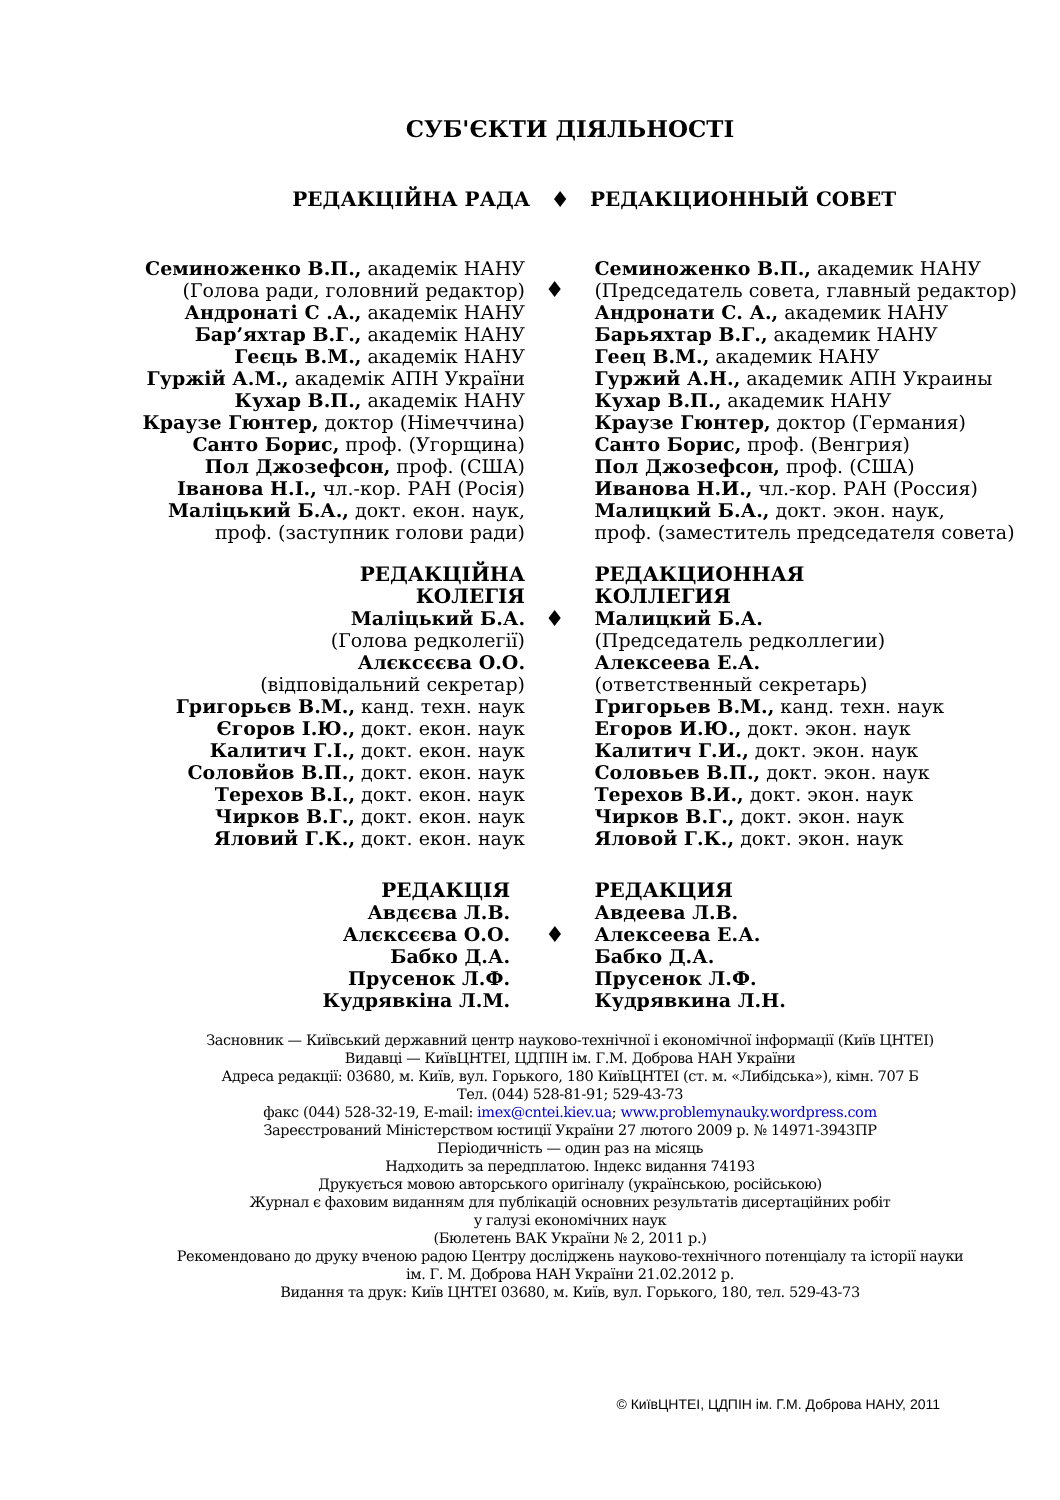СУБ'ЄКТИ ДІЯЛЬНОСТІ
РЕДАКЦІЙНА РАДА ♦ РЕДАКЦИОННЫЙ СОВЕТ
Семиноженко В.П., академік НАНУ
(Голова ради, головний редактор)
Андронаті С .А., академік НАНУ
Бар’яхтар В.Г., академік НАНУ
Геєць В.М., академік НАНУ
Гуржій А.М., академік АПН України
Кухар В.П., академік НАНУ
Краузе Гюнтер, доктор (Німеччина)
Санто Борис, проф. (Угорщина)
Пол Джозефсон, проф. (США)
Іванова Н.І., чл.-кор. РАН (Росія)
Маліцький Б.А., докт. екон. наук,
проф. (заступник голови ради)
♦
Семиноженко В.П., академик НАНУ
(Председатель совета, главный редактор)
Андронати С. А., академик НАНУ
Барьяхтар В.Г., академик НАНУ
Геец В.М., академик НАНУ
Гуржий А.Н., академик АПН Украины
Кухар В.П., академик НАНУ
Краузе Гюнтер, доктор (Германия)
Санто Борис, проф. (Венгрия)
Пол Джозефсон, проф. (США)
Иванова Н.И., чл.-кор. РАН (Россия)
Малицкий Б.А., докт. экон. наук,
проф. (заместитель председателя совета)
РЕДАКЦІЙНА
КОЛЕГІЯ
Маліцький Б.А.
(Голова редколегії)
Алєксєєва О.О.
(відповідальний секретар)
Григорьєв В.М., канд. техн. наук
Єгоров І.Ю., докт. екон. наук
Калитич Г.І., докт. екон. наук
Соловйов В.П., докт. екон. наук
Терехов В.І., докт. екон. наук
Чирков В.Г., докт. екон. наук
Яловий Г.К., докт. екон. наук
♦
РЕДАКЦИОННАЯ
КОЛЛЕГИЯ
Малицкий Б.А.
(Председатель редколлегии)
Алексеева Е.А.
(ответственный секретарь)
Григорьев В.М., канд. техн. наук
Егоров И.Ю., докт. экон. наук
Калитич Г.И., докт. экон. наук
Соловьев В.П., докт. экон. наук
Терехов В.И., докт. экон. наук
Чирков В.Г., докт. экон. наук
Яловой Г.К., докт. экон. наук
РЕДАКЦІЯ
Авдєєва Л.В.
Алєксєєва О.О.
Бабко Д.А.
Прусенок Л.Ф.
Кудрявкіна Л.М.
♦
РЕДАКЦИЯ
Авдеева Л.В.
Алексеева Е.А.
Бабко Д.А.
Прусенок Л.Ф.
Кудрявкина Л.Н.
Засновник — Київський державний центр науково-технічної і економічної інформації (Київ ЦНТЕІ)
Видавці — КиївЦНТЕІ, ЦДПІН ім. Г.М. Доброва НАН України
Адреса редакції: 03680, м. Київ, вул. Горького, 180 КиївЦНТЕІ (ст. м. «Либідська»), кімн. 707 Б
Тел. (044) 528-81-91; 529-43-73
факс (044) 528-32-19, E-mail: imex@cntei.kiev.ua; www.problemynauky.wordpress.com
Зареєстрований Міністерством юстиції України 27 лютого 2009 р. № 14971-3943ПР
Періодичність — один раз на місяць
Надходить за передплатою. Індекс видання 74193
Друкується мовою авторського оригіналу (українською, російською)
Журнал є фаховим виданням для публікацій основних результатів дисертаційних робіт
у галузі економічних наук
(Бюлетень ВАК України № 2, 2011 р.)
Рекомендовано до друку вченою радою Центру досліджень науково-технічного потенціалу та історії науки
ім. Г. М. Доброва НАН України 21.02.2012 р.
Видання та друк: Київ ЦНТЕІ 03680, м. Київ, вул. Горького, 180, тел. 529-43-73
© КиївЦНТЕІ, ЦДПІН ім. Г.М. Доброва НАНУ, 2011